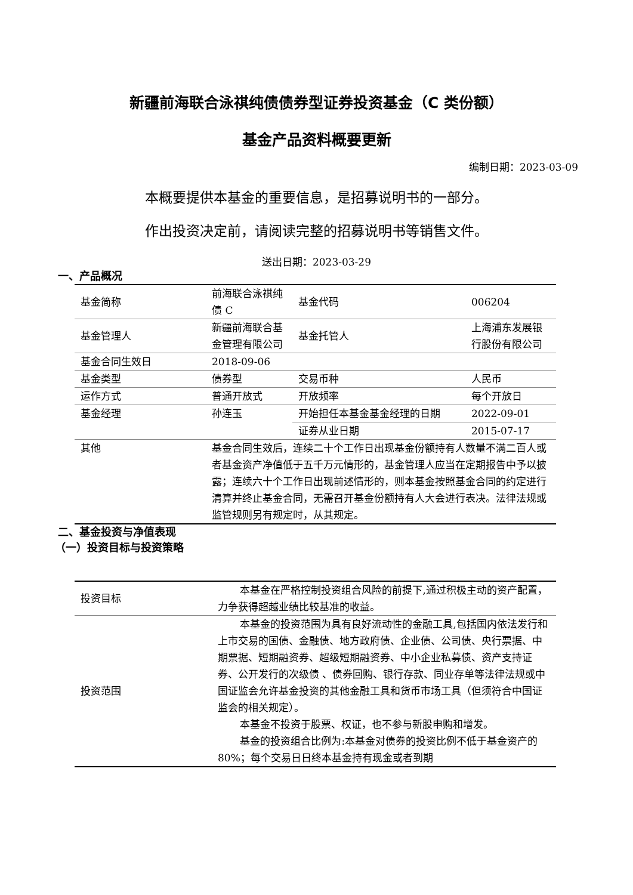新疆前海联合泳祺纯债债券型证券投资基金（C 类份额）
基金产品资料概要更新
编制日期：2023-03-09
本概要提供本基金的重要信息，是招募说明书的一部分。
作出投资决定前，请阅读完整的招募说明书等销售文件。
送出日期：2023-03-29
一、产品概况
| 基金简称 | 前海联合泳祺纯债 C | 基金代码 | 006204 |
| 基金管理人 | 新疆前海联合基金管理有限公司 | 基金托管人 | 上海浦东发展银行股份有限公司 |
| 基金合同生效日 | 2018-09-06 | | |
| 基金类型 | 债券型 | 交易币种 | 人民币 |
| 运作方式 | 普通开放式 | 开放频率 | 每个开放日 |
| 基金经理 | 孙连玉 | 开始担任本基金基金经理的日期 | 2022-09-01 |
| | | 证券从业日期 | 2015-07-17 |
| 其他 | 基金合同生效后，连续二十个工作日出现基金份额持有人数量不满二百人或者基金资产净值低于五千万元情形的，基金管理人应当在定期报告中予以披露；连续六十个工作日出现前述情形的，则本基金按照基金合同的约定进行清算并终止基金合同，无需召开基金份额持有人大会进行表决。法律法规或监管规则另有规定时，从其规定。 | | |
二、基金投资与净值表现
（一）投资目标与投资策略
| 投资目标 | 本基金在严格控制投资组合风险的前提下,通过积极主动的资产配置，力争获得超越业绩比较基准的收益。 |
| 投资范围 | 本基金的投资范围为具有良好流动性的金融工具,包括国内依法发行和上市交易的国债、金融债、地方政府债、企业债、公司债、央行票据、中期票据、短期融资券、超级短期融资券、中小企业私募债、资产支持证券、公开发行的次级债 、债券回购、银行存款、同业存单等法律法规或中国证监会允许基金投资的其他金融工具和货币市场工具（但须符合中国证监会的相关规定）。 本基金不投资于股票、权证，也不参与新股申购和增发。 基金的投资组合比例为:本基金对债券的投资比例不低于基金资产的 80%；每个交易日日终本基金持有现金或者到期 |